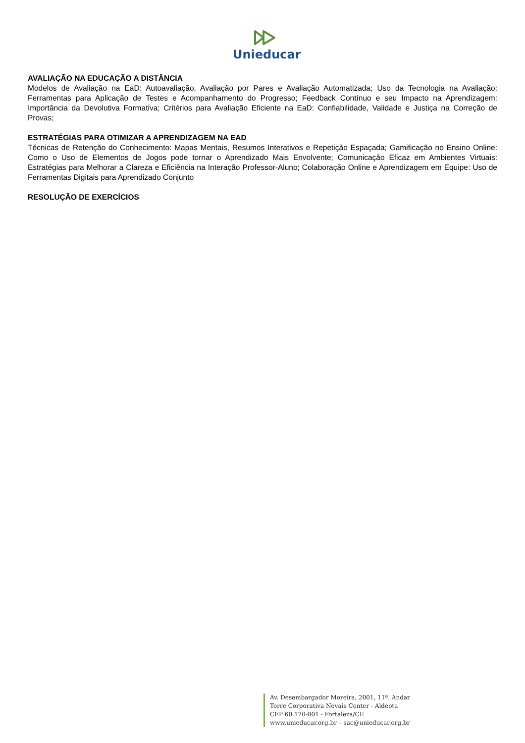Unieducar
AVALIAÇÃO NA EDUCAÇÃO A DISTÂNCIA
Modelos de Avaliação na EaD: Autoavaliação, Avaliação por Pares e Avaliação Automatizada; Uso da Tecnologia na Avaliação: Ferramentas para Aplicação de Testes e Acompanhamento do Progresso; Feedback Contínuo e seu Impacto na Aprendizagem: Importância da Devolutiva Formativa; Critérios para Avaliação Eficiente na EaD: Confiabilidade, Validade e Justiça na Correção de Provas;
ESTRATÉGIAS PARA OTIMIZAR A APRENDIZAGEM NA EAD
Técnicas de Retenção do Conhecimento: Mapas Mentais, Resumos Interativos e Repetição Espaçada; Gamificação no Ensino Online: Como o Uso de Elementos de Jogos pode tornar o Aprendizado Mais Envolvente; Comunicação Eficaz em Ambientes Virtuais: Estratégias para Melhorar a Clareza e Eficiência na Interação Professor-Aluno; Colaboração Online e Aprendizagem em Equipe: Uso de Ferramentas Digitais para Aprendizado Conjunto
RESOLUÇÃO DE EXERCÍCIOS
Av. Desembargador Moreira, 2001, 11º. Andar
Torre Corporativa Novais Center - Aldeota
CEP 60.170-001 - Fortaleza/CE
www.unieducar.org.br – sac@unieducar.org.br